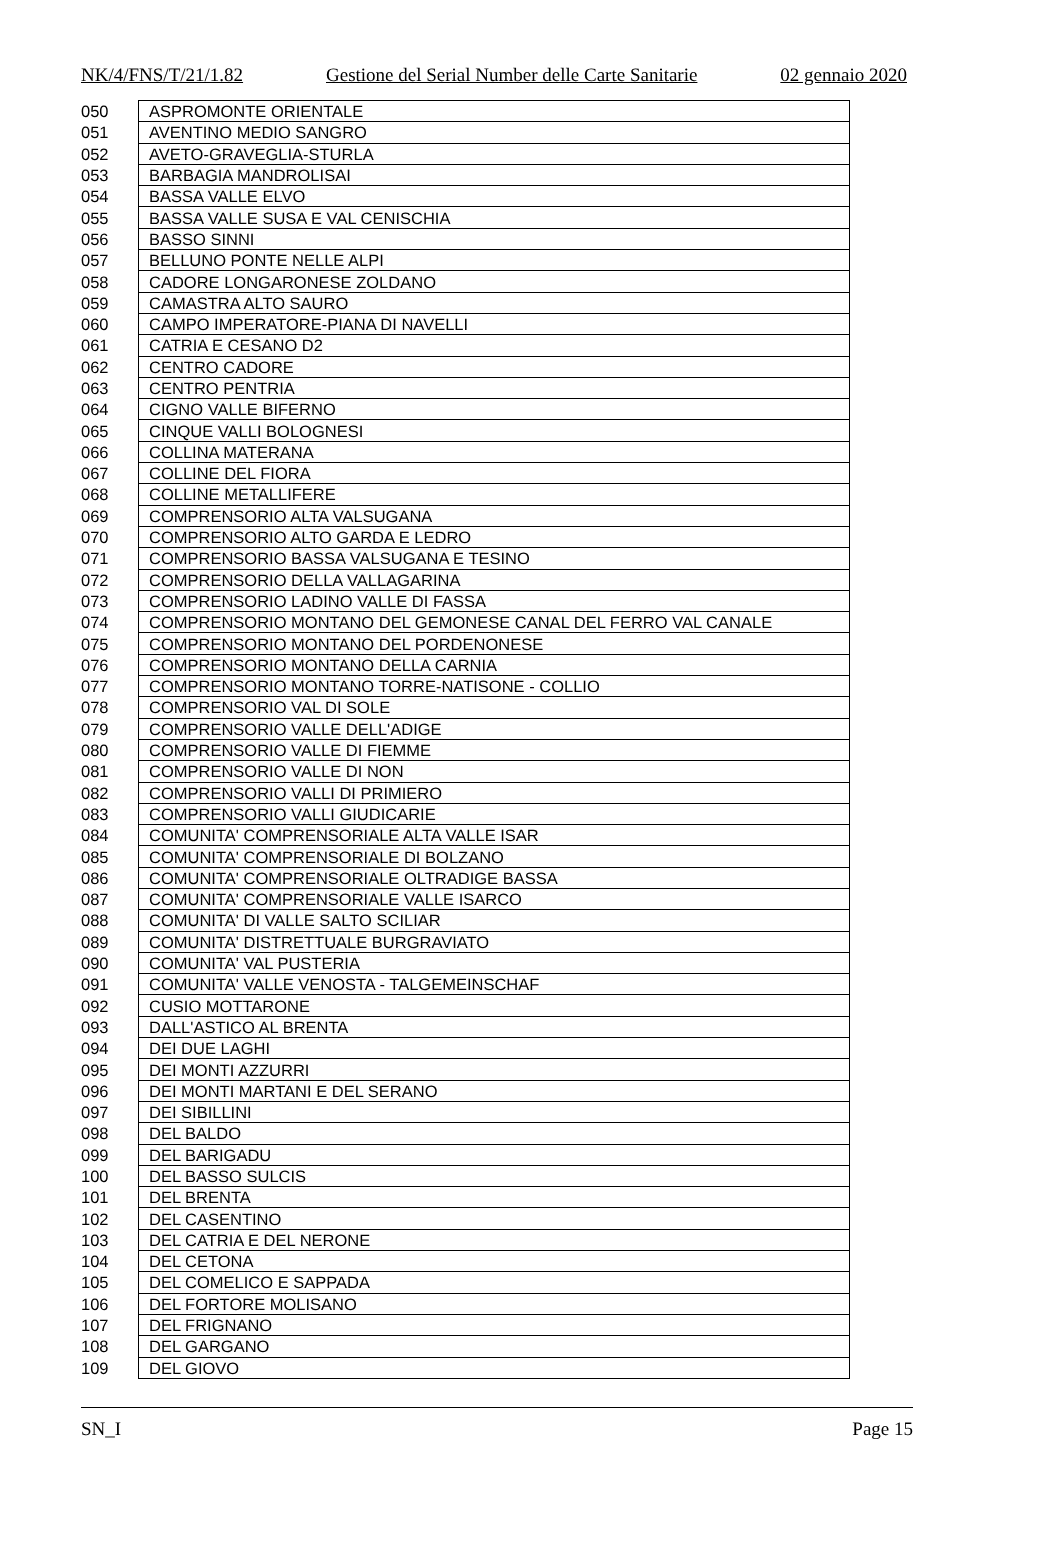NK/4/FNS/T/21/1.82 Gestione del Serial Number delle Carte Sanitarie 02 gennaio 2020
| 050 | ASPROMONTE ORIENTALE |
| 051 | AVENTINO MEDIO SANGRO |
| 052 | AVETO-GRAVEGLIA-STURLA |
| 053 | BARBAGIA MANDROLISAI |
| 054 | BASSA VALLE ELVO |
| 055 | BASSA VALLE SUSA E VAL CENISCHIA |
| 056 | BASSO SINNI |
| 057 | BELLUNO PONTE NELLE ALPI |
| 058 | CADORE LONGARONESE ZOLDANO |
| 059 | CAMASTRA ALTO SAURO |
| 060 | CAMPO IMPERATORE-PIANA DI NAVELLI |
| 061 | CATRIA E CESANO D2 |
| 062 | CENTRO CADORE |
| 063 | CENTRO PENTRIA |
| 064 | CIGNO VALLE BIFERNO |
| 065 | CINQUE VALLI BOLOGNESI |
| 066 | COLLINA MATERANA |
| 067 | COLLINE DEL FIORA |
| 068 | COLLINE METALLIFERE |
| 069 | COMPRENSORIO ALTA VALSUGANA |
| 070 | COMPRENSORIO ALTO GARDA E LEDRO |
| 071 | COMPRENSORIO BASSA VALSUGANA E TESINO |
| 072 | COMPRENSORIO DELLA VALLAGARINA |
| 073 | COMPRENSORIO LADINO VALLE DI FASSA |
| 074 | COMPRENSORIO MONTANO DEL GEMONESE CANAL DEL FERRO VAL CANALE |
| 075 | COMPRENSORIO MONTANO DEL PORDENONESE |
| 076 | COMPRENSORIO MONTANO DELLA CARNIA |
| 077 | COMPRENSORIO MONTANO TORRE-NATISONE - COLLIO |
| 078 | COMPRENSORIO VAL DI SOLE |
| 079 | COMPRENSORIO VALLE DELL'ADIGE |
| 080 | COMPRENSORIO VALLE DI FIEMME |
| 081 | COMPRENSORIO VALLE DI NON |
| 082 | COMPRENSORIO VALLI DI PRIMIERO |
| 083 | COMPRENSORIO VALLI GIUDICARIE |
| 084 | COMUNITA' COMPRENSORIALE ALTA VALLE ISAR |
| 085 | COMUNITA' COMPRENSORIALE DI BOLZANO |
| 086 | COMUNITA' COMPRENSORIALE OLTRADIGE BASSA |
| 087 | COMUNITA' COMPRENSORIALE VALLE ISARCO |
| 088 | COMUNITA' DI VALLE SALTO SCILIAR |
| 089 | COMUNITA' DISTRETTUALE BURGRAVIATO |
| 090 | COMUNITA' VAL PUSTERIA |
| 091 | COMUNITA' VALLE VENOSTA - TALGEMEINSCHAF |
| 092 | CUSIO MOTTARONE |
| 093 | DALL'ASTICO AL BRENTA |
| 094 | DEI DUE LAGHI |
| 095 | DEI MONTI AZZURRI |
| 096 | DEI MONTI MARTANI E DEL SERANO |
| 097 | DEI SIBILLINI |
| 098 | DEL BALDO |
| 099 | DEL BARIGADU |
| 100 | DEL BASSO SULCIS |
| 101 | DEL BRENTA |
| 102 | DEL CASENTINO |
| 103 | DEL CATRIA E DEL NERONE |
| 104 | DEL CETONA |
| 105 | DEL COMELICO E SAPPADA |
| 106 | DEL FORTORE MOLISANO |
| 107 | DEL FRIGNANO |
| 108 | DEL GARGANO |
| 109 | DEL GIOVO |
SN_I Page 15